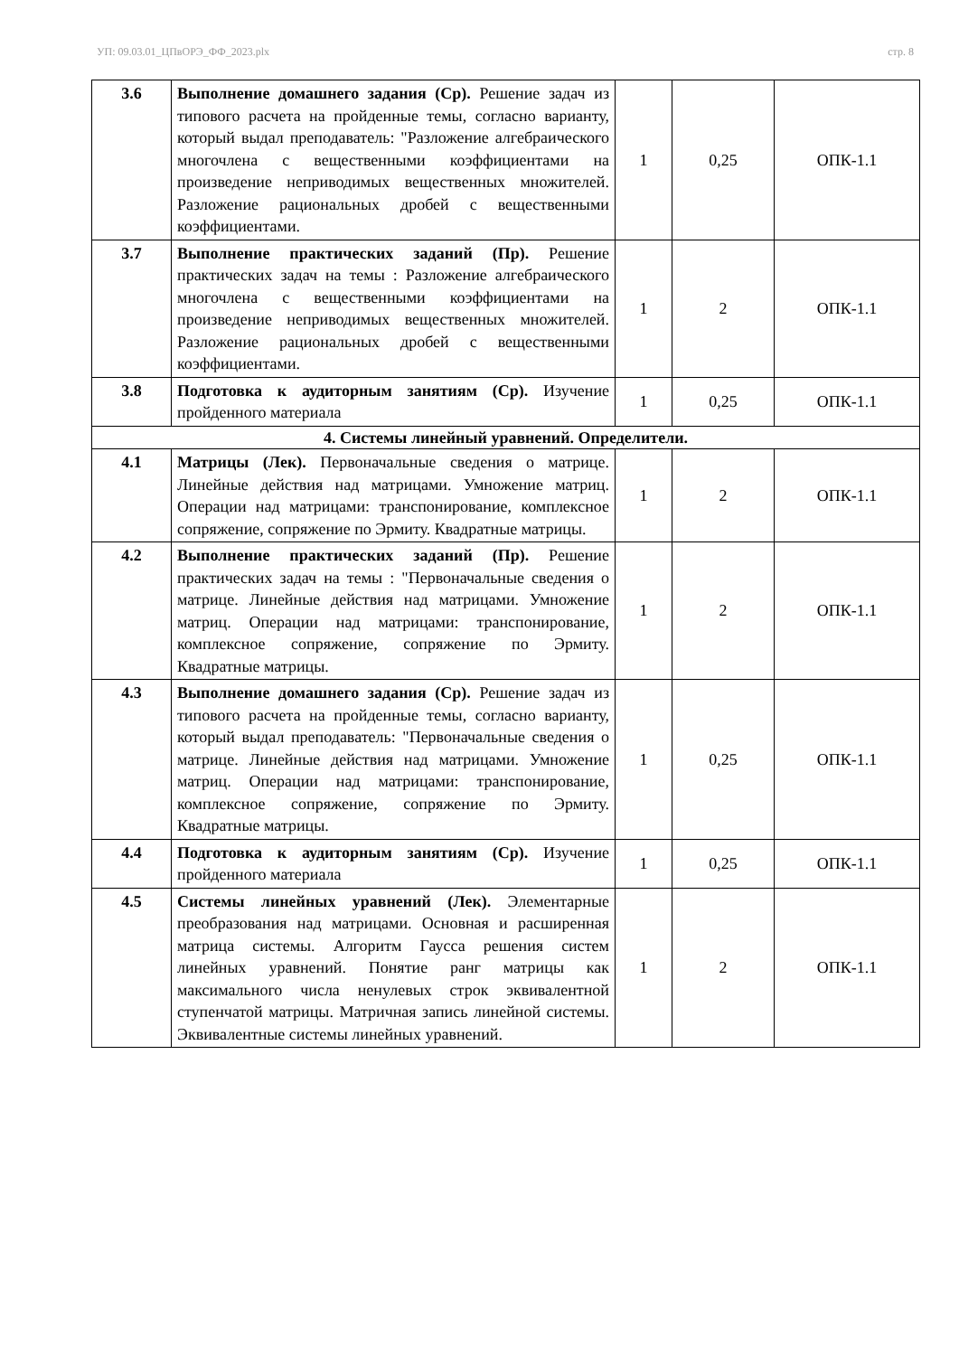УП: 09.03.01_ЦПвОРЭ_ФФ_2023.plx стр. 8
| 3.6 | Выполнение домашнего задания (Ср). Решение задач из типового расчета на пройденные темы, согласно варианту, который выдал преподаватель: "Разложение алгебраического многочлена с вещественными коэффициентами на произведение неприводимых вещественных множителей. Разложение рациональных дробей с вещественными коэффициентами. | 1 | 0,25 | ОПК-1.1 |
| 3.7 | Выполнение практических заданий (Пр). Решение практических задач на темы : Разложение алгебраического многочлена с вещественными коэффициентами на произведение неприводимых вещественных множителей. Разложение рациональных дробей с вещественными коэффициентами. | 1 | 2 | ОПК-1.1 |
| 3.8 | Подготовка к аудиторным занятиям (Ср). Изучение пройденного материала | 1 | 0,25 | ОПК-1.1 |
| 4. Системы линейный уравнений. Определители. | | | | |
| 4.1 | Матрицы (Лек). Первоначальные сведения о матрице. Линейные действия над матрицами. Умножение матриц. Операции над матрицами: транспонирование, комплексное сопряжение, сопряжение по Эрмиту. Квадратные матрицы. | 1 | 2 | ОПК-1.1 |
| 4.2 | Выполнение практических заданий (Пр). Решение практических задач на темы : "Первоначальные сведения о матрице. Линейные действия над матрицами. Умножение матриц. Операции над матрицами: транспонирование, комплексное сопряжение, сопряжение по Эрмиту. Квадратные матрицы. | 1 | 2 | ОПК-1.1 |
| 4.3 | Выполнение домашнего задания (Ср). Решение задач из типового расчета на пройденные темы, согласно варианту, который выдал преподаватель: "Первоначальные сведения о матрице. Линейные действия над матрицами. Умножение матриц. Операции над матрицами: транспонирование, комплексное сопряжение, сопряжение по Эрмиту. Квадратные матрицы. | 1 | 0,25 | ОПК-1.1 |
| 4.4 | Подготовка к аудиторным занятиям (Ср). Изучение пройденного материала | 1 | 0,25 | ОПК-1.1 |
| 4.5 | Системы линейных уравнений (Лек). Элементарные преобразования над матрицами. Основная и расширенная матрица системы. Алгоритм Гаусса решения систем линейных уравнений. Понятие ранг матрицы как максимального числа ненулевых строк эквивалентной ступенчатой матрицы. Матричная запись линейной системы. Эквивалентные системы линейных уравнений. | 1 | 2 | ОПК-1.1 |